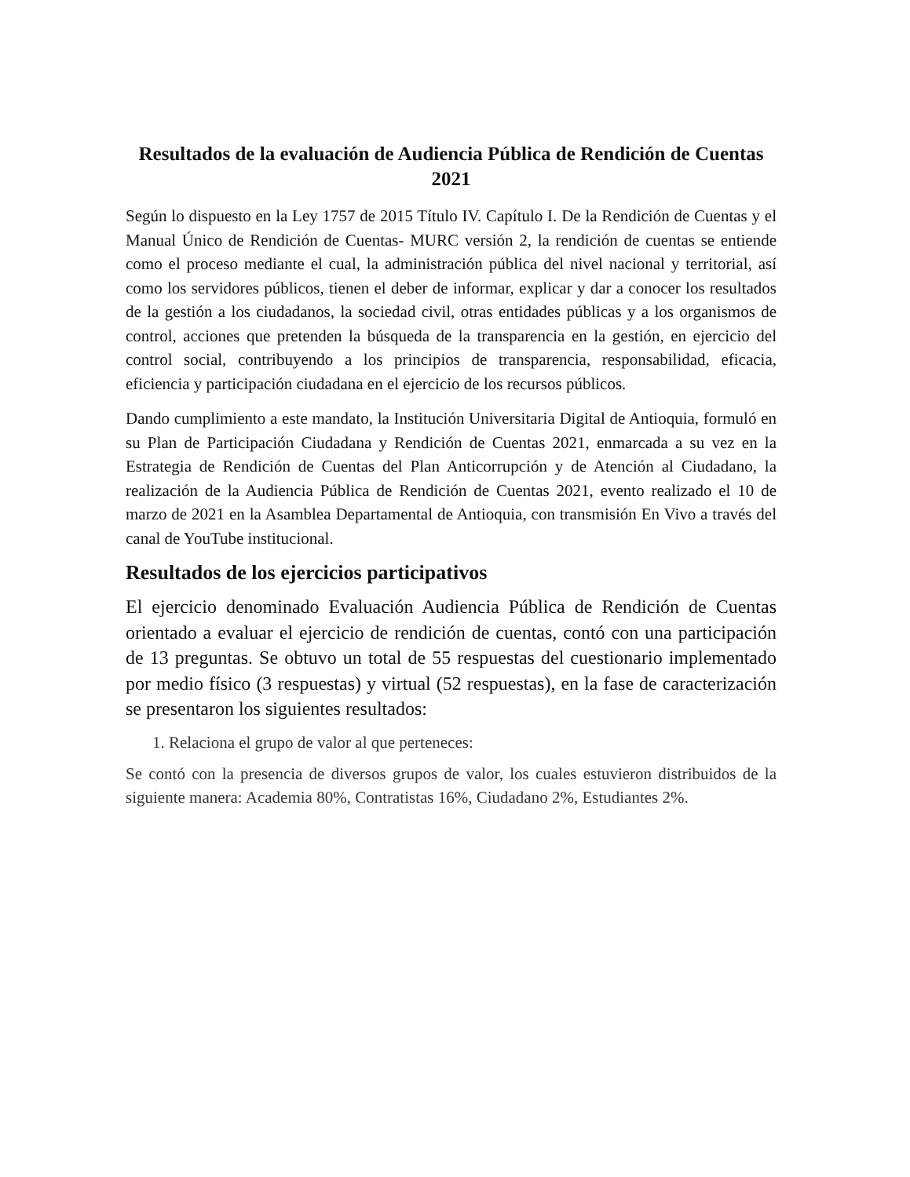Resultados de la evaluación de Audiencia Pública de Rendición de Cuentas 2021
Según lo dispuesto en la Ley 1757 de 2015 Título IV. Capítulo I. De la Rendición de Cuentas y el Manual Único de Rendición de Cuentas- MURC versión 2, la rendición de cuentas se entiende como el proceso mediante el cual, la administración pública del nivel nacional y territorial, así como los servidores públicos, tienen el deber de informar, explicar y dar a conocer los resultados de la gestión a los ciudadanos, la sociedad civil, otras entidades públicas y a los organismos de control, acciones que pretenden la búsqueda de la transparencia en la gestión, en ejercicio del control social, contribuyendo a los principios de transparencia, responsabilidad, eficacia, eficiencia y participación ciudadana en el ejercicio de los recursos públicos.
Dando cumplimiento a este mandato, la Institución Universitaria Digital de Antioquia, formuló en su Plan de Participación Ciudadana y Rendición de Cuentas 2021, enmarcada a su vez en la Estrategia de Rendición de Cuentas del Plan Anticorrupción y de Atención al Ciudadano, la realización de la Audiencia Pública de Rendición de Cuentas 2021, evento realizado el 10 de marzo de 2021 en la Asamblea Departamental de Antioquia, con transmisión En Vivo a través del canal de YouTube institucional.
Resultados de los ejercicios participativos
El ejercicio denominado Evaluación Audiencia Pública de Rendición de Cuentas orientado a evaluar el ejercicio de rendición de cuentas, contó con una participación de 13 preguntas. Se obtuvo un total de 55 respuestas del cuestionario implementado por medio físico (3 respuestas) y virtual (52 respuestas), en la fase de caracterización se presentaron los siguientes resultados:
1. Relaciona el grupo de valor al que perteneces:
Se contó con la presencia de diversos grupos de valor, los cuales estuvieron distribuidos de la siguiente manera: Academia 80%, Contratistas 16%, Ciudadano 2%, Estudiantes 2%.